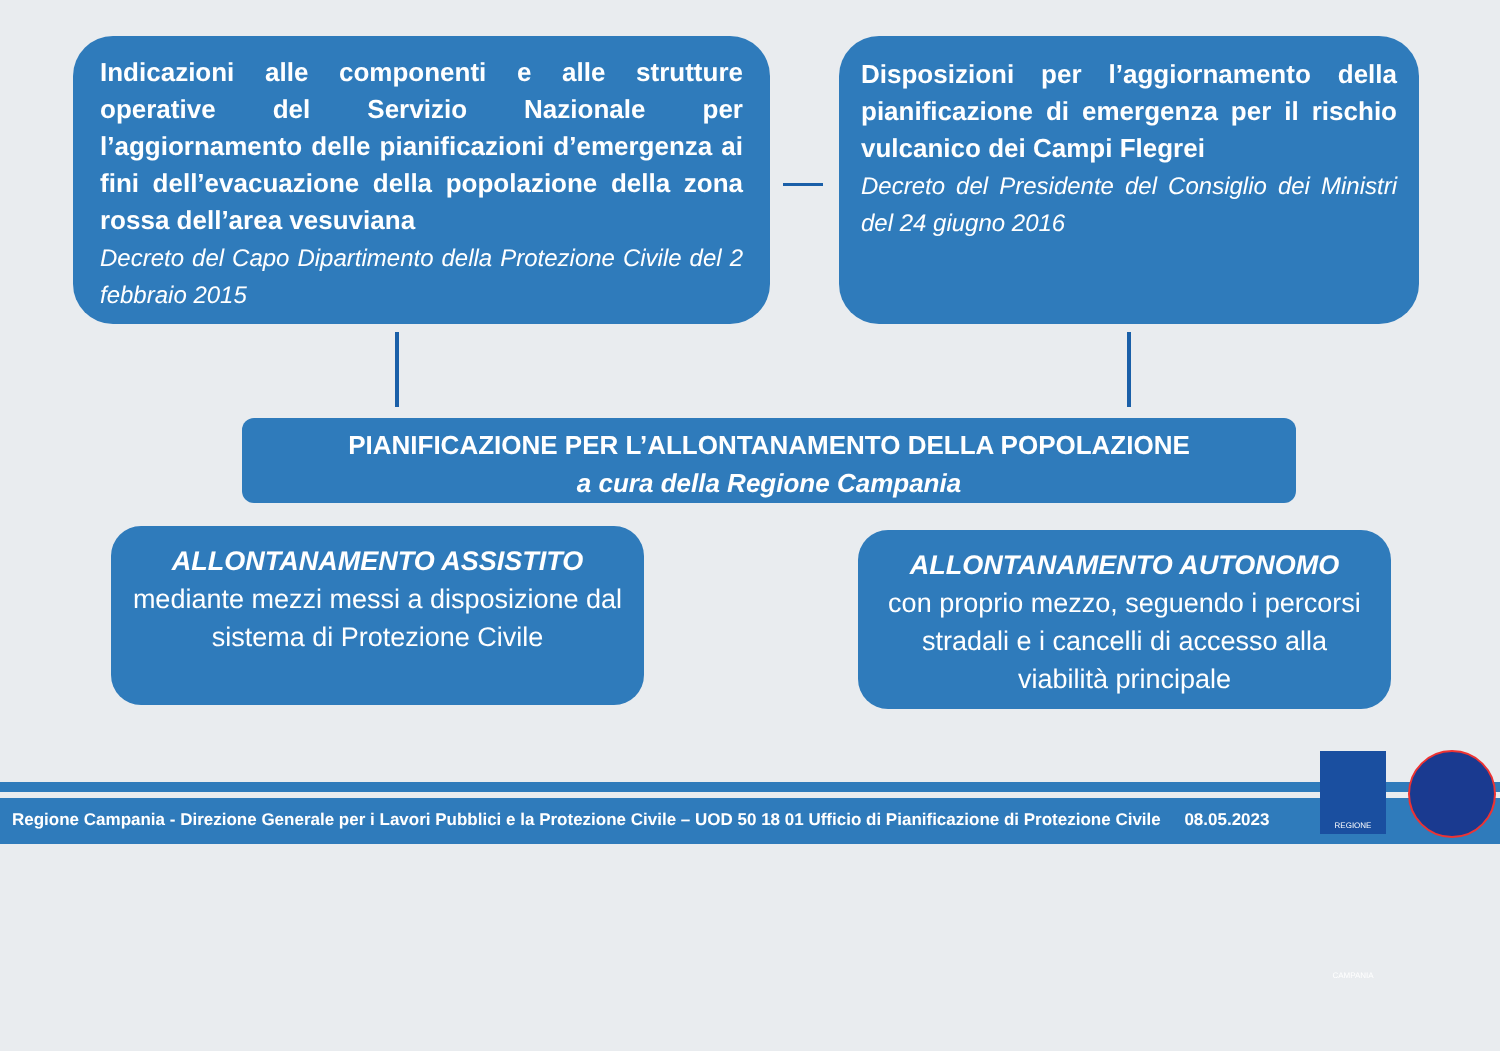Indicazioni alle componenti e alle strutture operative del Servizio Nazionale per l’aggiornamento delle pianificazioni d’emergenza ai fini dell’evacuazione della popolazione della zona rossa dell’area vesuviana
Decreto del Capo Dipartimento della Protezione Civile del 2 febbraio 2015
Disposizioni per l’aggiornamento della pianificazione di emergenza per il rischio vulcanico dei Campi Flegrei
Decreto del Presidente del Consiglio dei Ministri del 24 giugno 2016
PIANIFICAZIONE PER L’ALLONTANAMENTO DELLA POPOLAZIONE
a cura della Regione Campania
ALLONTANAMENTO ASSISTITO
mediante mezzi messi a disposizione dal sistema di Protezione Civile
ALLONTANAMENTO AUTONOMO
con proprio mezzo, seguendo i percorsi stradali e i cancelli di accesso alla viabilità principale
Regione Campania - Direzione Generale per i Lavori Pubblici e la Protezione Civile – UOD 50 18 01 Ufficio di Pianificazione di Protezione Civile 08.05.2023
REGIONE CAMPANIA